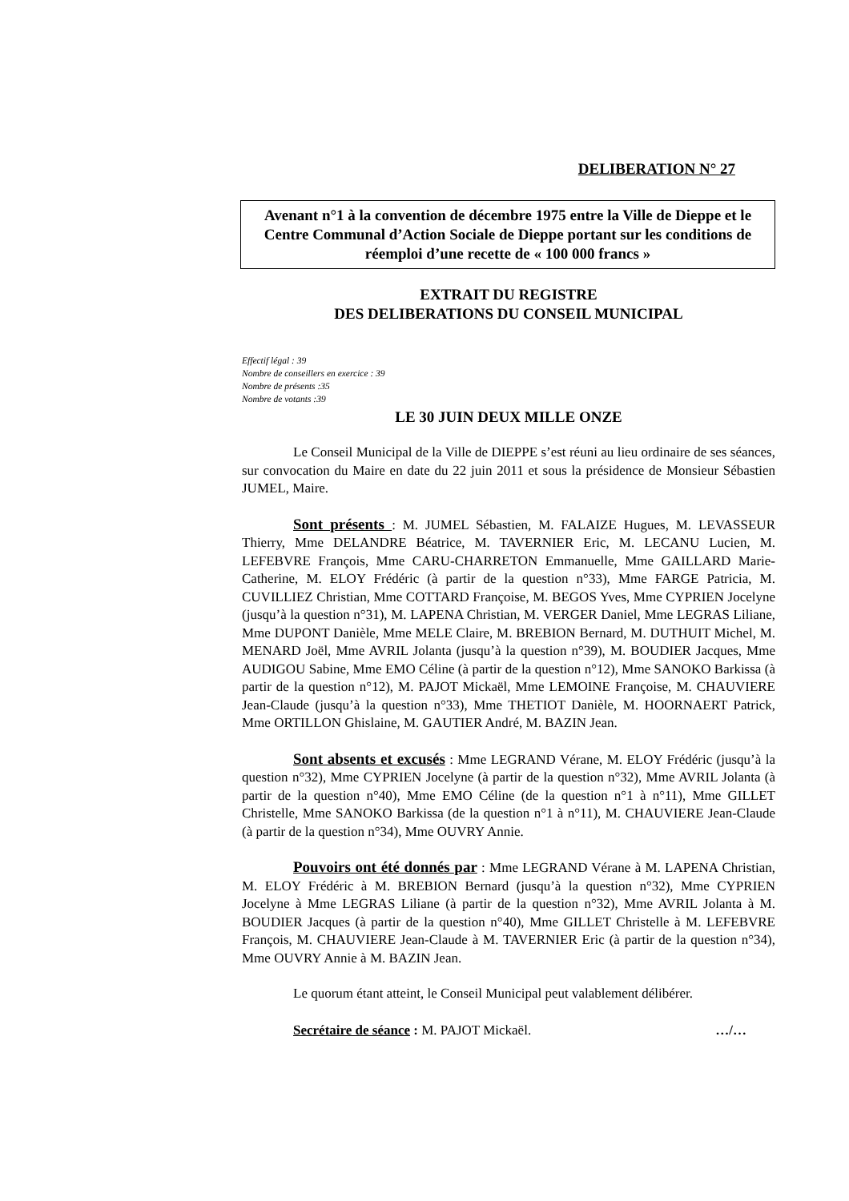DELIBERATION N° 27
Avenant n°1 à la convention de décembre 1975 entre la Ville de Dieppe et le Centre Communal d’Action Sociale de Dieppe portant sur les conditions de réemploi d’une recette de « 100 000 francs »
EXTRAIT DU REGISTRE
DES DELIBERATIONS DU CONSEIL MUNICIPAL
Effectif légal : 39
Nombre de conseillers en exercice : 39
Nombre de présents :35
Nombre de votants :39
LE 30 JUIN DEUX MILLE ONZE
Le Conseil Municipal de la Ville de DIEPPE s’est réuni au lieu ordinaire de ses séances, sur convocation du Maire en date du 22 juin 2011 et sous la présidence de Monsieur Sébastien JUMEL, Maire.
Sont présents : M. JUMEL Sébastien, M. FALAIZE Hugues, M. LEVASSEUR Thierry, Mme DELANDRE Béatrice, M. TAVERNIER Eric, M. LECANU Lucien, M. LEFEBVRE François, Mme CARU-CHARRETON Emmanuelle, Mme GAILLARD Marie-Catherine, M. ELOY Frédéric (à partir de la question n°33), Mme FARGE Patricia, M. CUVILLIEZ Christian, Mme COTTARD Françoise, M. BEGOS Yves, Mme CYPRIEN Jocelyne (jusqu’à la question n°31), M. LAPENA Christian, M. VERGER Daniel, Mme LEGRAS Liliane, Mme DUPONT Danièle, Mme MELE Claire, M. BREBION Bernard, M. DUTHUIT Michel, M. MENARD Joël, Mme AVRIL Jolanta (jusqu’à la question n°39), M. BOUDIER Jacques, Mme AUDIGOU Sabine, Mme EMO Céline (à partir de la question n°12), Mme SANOKO Barkissa (à partir de la question n°12), M. PAJOT Mickaël, Mme LEMOINE Françoise, M. CHAUVIERE Jean-Claude (jusqu’à la question n°33), Mme THETIOT Danièle, M. HOORNAERT Patrick, Mme ORTILLON Ghislaine, M. GAUTIER André, M. BAZIN Jean.
Sont absents et excusés : Mme LEGRAND Vérane, M. ELOY Frédéric (jusqu’à la question n°32), Mme CYPRIEN Jocelyne (à partir de la question n°32), Mme AVRIL Jolanta (à partir de la question n°40), Mme EMO Céline (de la question n°1 à n°11), Mme GILLET Christelle, Mme SANOKO Barkissa (de la question n°1 à n°11), M. CHAUVIERE Jean-Claude (à partir de la question n°34), Mme OUVRY Annie.
Pouvoirs ont été donnés par : Mme LEGRAND Vérane à M. LAPENA Christian, M. ELOY Frédéric à M. BREBION Bernard (jusqu’à la question n°32), Mme CYPRIEN Jocelyne à Mme LEGRAS Liliane (à partir de la question n°32), Mme AVRIL Jolanta à M. BOUDIER Jacques (à partir de la question n°40), Mme GILLET Christelle à M. LEFEBVRE François, M. CHAUVIERE Jean-Claude à M. TAVERNIER Eric (à partir de la question n°34), Mme OUVRY Annie à M. BAZIN Jean.
Le quorum étant atteint, le Conseil Municipal peut valablement délibérer.
Secrétaire de séance : M. PAJOT Mickaël. …/…